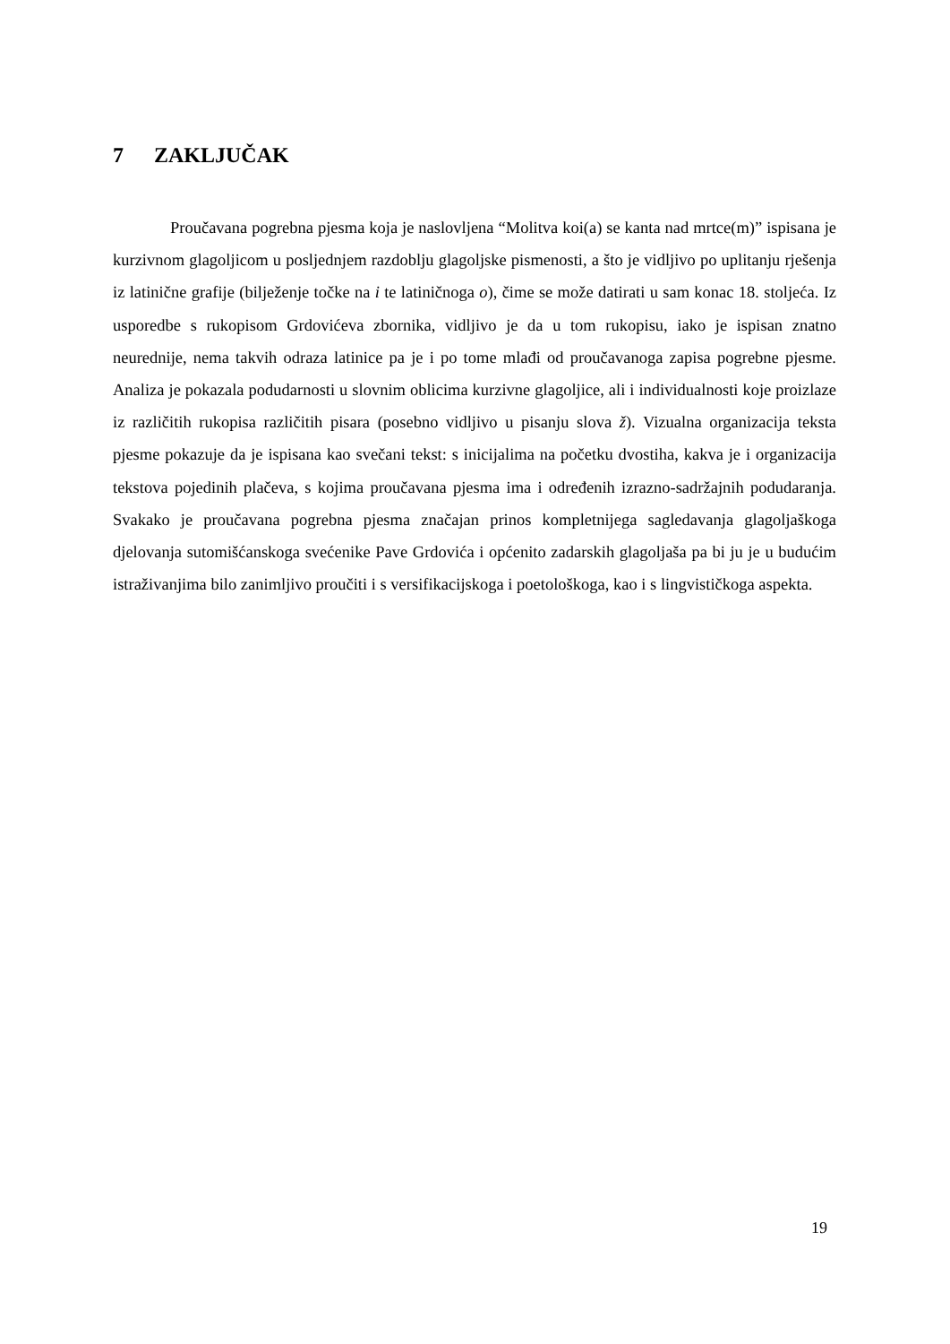7 ZAKLJUČAK
Proučavana pogrebna pjesma koja je naslovljena “Molitva koi(a) se kanta nad mrtce(m)” ispisana je kurzivnom glagoljicom u posljednjem razdoblju glagoljske pismenosti, a što je vidljivo po uplitanju rješenja iz latinične grafije (bilježenje točke na i te latiničnoga o), čime se može datirati u sam konac 18. stoljeća. Iz usporedbe s rukopisom Grdovićeva zbornika, vidljivo je da u tom rukopisu, iako je ispisan znatno neurednije, nema takvih odraza latinice pa je i po tome mlađi od proučavanoga zapisa pogrebne pjesme. Analiza je pokazala podudarnosti u slovnim oblicima kurzivne glagoljice, ali i individualnosti koje proizlaze iz različitih rukopisa različitih pisara (posebno vidljivo u pisanju slova ž). Vizualna organizacija teksta pjesme pokazuje da je ispisana kao svečani tekst: s inicijalima na početku dvostiha, kakva je i organizacija tekstova pojedinih plačeva, s kojima proučavana pjesma ima i određenih izrazno-sadržajnih podudaranja. Svakako je proučavana pogrebna pjesma značajan prinos kompletnijega sagledavanja glagoljaškoga djelovanja sutomišćanskoga svećenike Pave Grdovića i općenito zadarskih glagoljaša pa bi ju je u budućim istraživanjima bilo zanimljivo proučiti i s versifikacijskoga i poetološkoga, kao i s lingvističkoga aspekta.
19